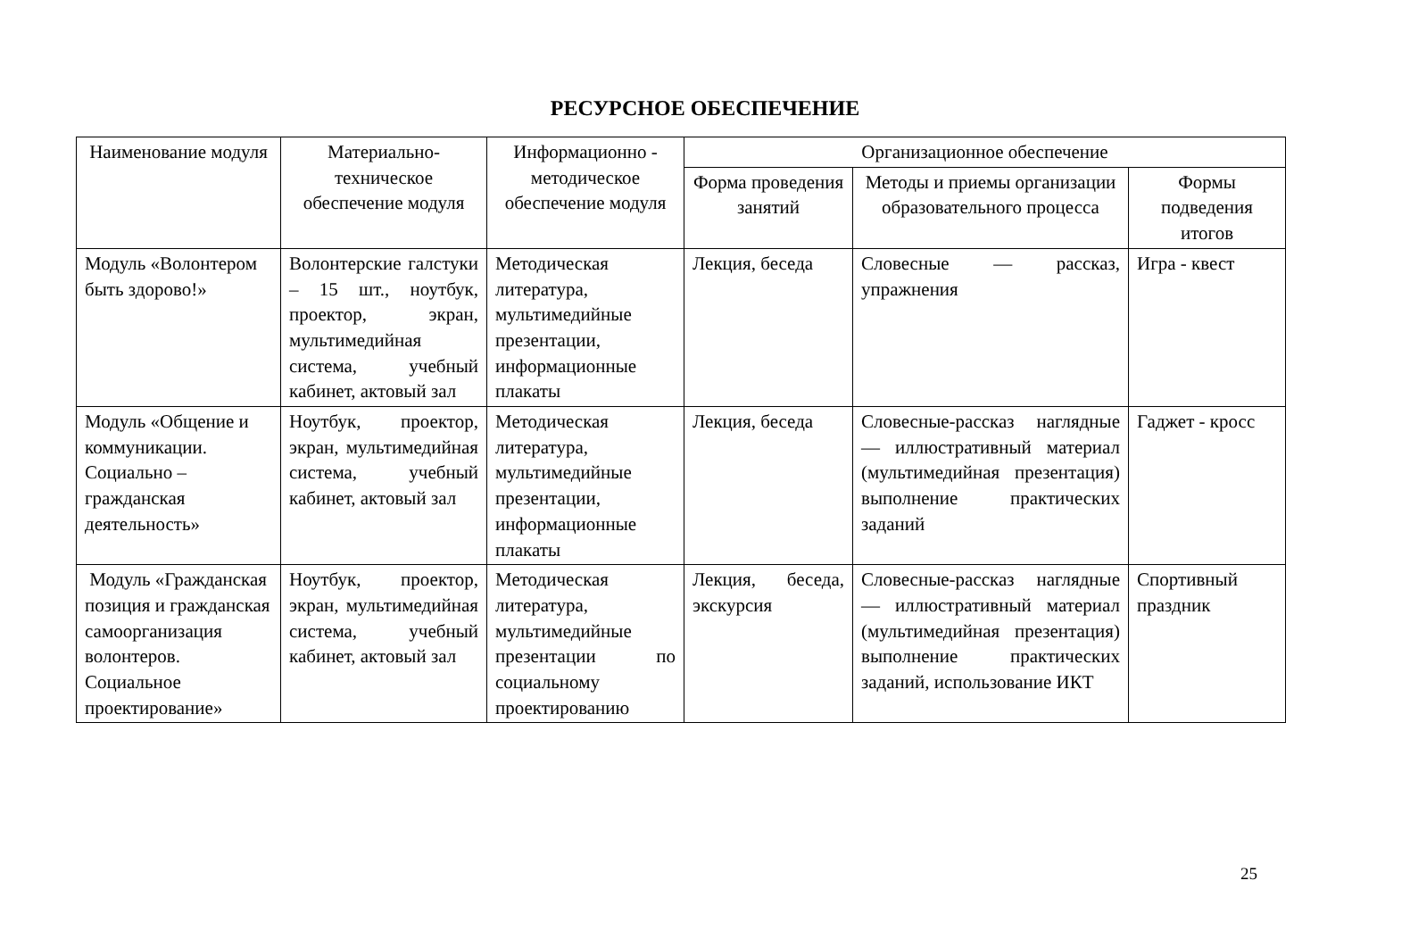РЕСУРСНОЕ ОБЕСПЕЧЕНИЕ
| Наименование модуля | Материально-техническое обеспечение модуля | Информационно - методическое обеспечение модуля | Организационное обеспечение | | |
| --- | --- | --- | --- | --- | --- |
| | | | Форма проведения занятий | Методы и приемы организации образовательного процесса | Формы подведения итогов |
| Модуль «Волонтером быть здорово!» | Волонтерские галстуки – 15 шт., ноутбук, проектор, экран, мультимедийная система, учебный кабинет, актовый зал | Методическая литература, мультимедийные презентации, информационные плакаты | Лекция, беседа | Словесные — рассказ, упражнения | Игра - квест |
| Модуль «Общение и коммуникации. Социально – гражданская деятельность» | Ноутбук, проектор, экран, мультимедийная система, учебный кабинет, актовый зал | Методическая литература, мультимедийные презентации, информационные плакаты | Лекция, беседа | Словесные-рассказ наглядные — иллюстративный материал (мультимедийная презентация) выполнение практических заданий | Гаджет - кросс |
| Модуль «Гражданская позиция и гражданская самоорганизация волонтеров. Социальное проектирование» | Ноутбук, проектор, экран, мультимедийная система, учебный кабинет, актовый зал | Методическая литература, мультимедийные презентации по социальному проектированию | Лекция, беседа, экскурсия | Словесные-рассказ наглядные — иллюстративный материал (мультимедийная презентация) выполнение практических заданий, использование ИКТ | Спортивный праздник |
25